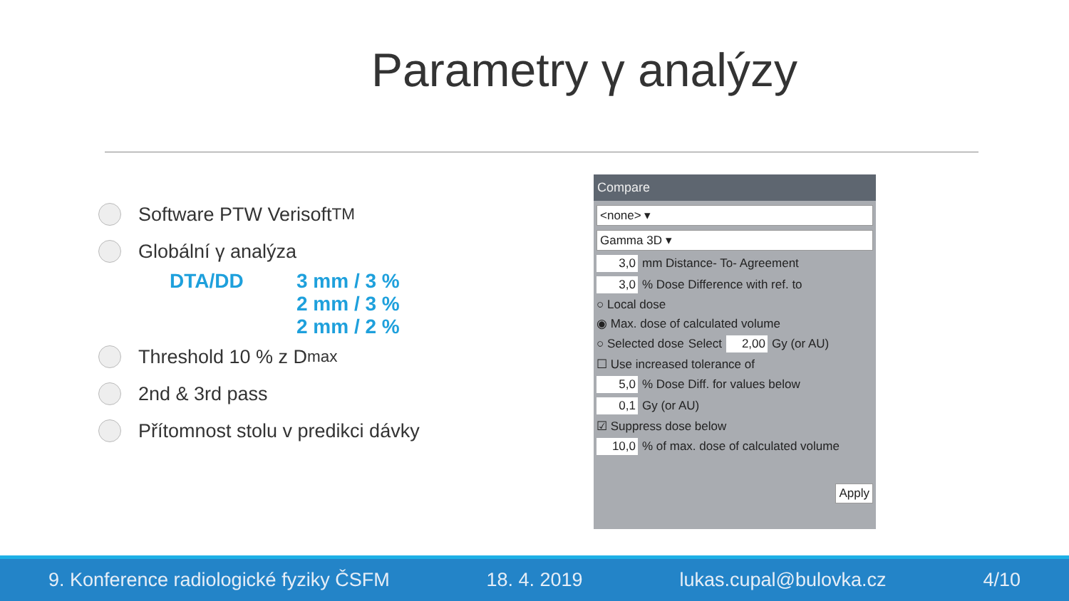Parametry γ analýzy
Software PTW Verisoft<sup>TM</sup>
Globální γ analýza
DTA/DD 3 mm / 3 %
2 mm / 3 %
2 mm / 2 %
Threshold 10 % z D<sub>max</sub>
2nd & 3rd pass
Přítomnost stolu v predikci dávky
Compare
<none> ▾
Gamma 3D ▾
3,0 mm Distance- To- Agreement
3,0% Dose Difference with ref. to
○ Local dose
◉ Max. dose of calculated volume
○ Selected dose Select 2,00 Gy (or AU)
☐ Use increased tolerance of
5,0% Dose Diff. for values below
0,1 Gy (or AU)
☑ Suppress dose below
10,0% of max. dose of calculated volume
Apply
9. Konference radiologické fyziky ČSFM 18. 4. 2019 lukas.cupal@bulovka.cz 4/10